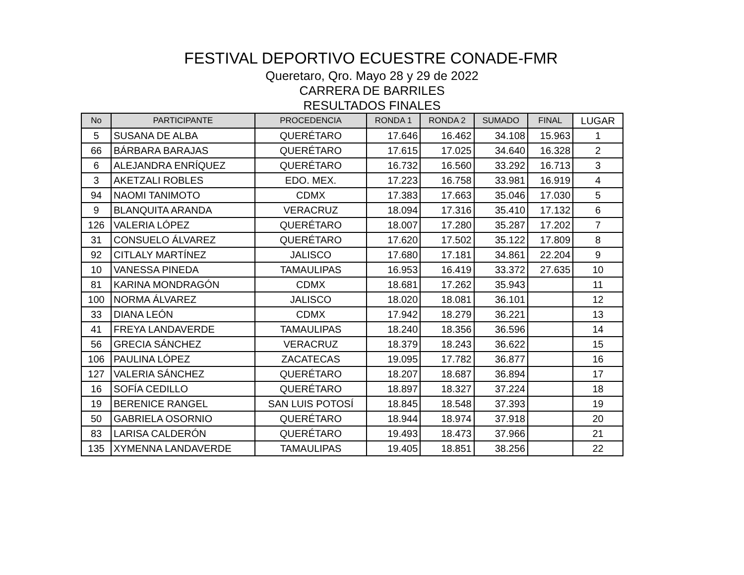FESTIVAL DEPORTIVO ECUESTRE CONADE-FMR
Queretaro, Qro. Mayo 28 y 29 de 2022
CARRERA DE BARRILES
RESULTADOS FINALES
| No | PARTICIPANTE | PROCEDENCIA | RONDA 1 | RONDA 2 | SUMADO | FINAL | LUGAR |
| --- | --- | --- | --- | --- | --- | --- | --- |
| 5 | SUSANA DE ALBA | QUERÉTARO | 17.646 | 16.462 | 34.108 | 15.963 | 1 |
| 66 | BÁRBARA BARAJAS | QUERÉTARO | 17.615 | 17.025 | 34.640 | 16.328 | 2 |
| 6 | ALEJANDRA ENRÍQUEZ | QUERÉTARO | 16.732 | 16.560 | 33.292 | 16.713 | 3 |
| 3 | AKETZALI ROBLES | EDO. MEX. | 17.223 | 16.758 | 33.981 | 16.919 | 4 |
| 94 | NAOMI TANIMOTO | CDMX | 17.383 | 17.663 | 35.046 | 17.030 | 5 |
| 9 | BLANQUITA ARANDA | VERACRUZ | 18.094 | 17.316 | 35.410 | 17.132 | 6 |
| 126 | VALERIA LÓPEZ | QUERÉTARO | 18.007 | 17.280 | 35.287 | 17.202 | 7 |
| 31 | CONSUELO ÁLVAREZ | QUERÉTARO | 17.620 | 17.502 | 35.122 | 17.809 | 8 |
| 92 | CITLALY MARTÍNEZ | JALISCO | 17.680 | 17.181 | 34.861 | 22.204 | 9 |
| 10 | VANESSA PINEDA | TAMAULIPAS | 16.953 | 16.419 | 33.372 | 27.635 | 10 |
| 81 | KARINA MONDRAGÓN | CDMX | 18.681 | 17.262 | 35.943 | | 11 |
| 100 | NORMA ÁLVAREZ | JALISCO | 18.020 | 18.081 | 36.101 | | 12 |
| 33 | DIANA LEÓN | CDMX | 17.942 | 18.279 | 36.221 | | 13 |
| 41 | FREYA LANDAVERDE | TAMAULIPAS | 18.240 | 18.356 | 36.596 | | 14 |
| 56 | GRECIA SÁNCHEZ | VERACRUZ | 18.379 | 18.243 | 36.622 | | 15 |
| 106 | PAULINA LÓPEZ | ZACATECAS | 19.095 | 17.782 | 36.877 | | 16 |
| 127 | VALERIA SÁNCHEZ | QUERÉTARO | 18.207 | 18.687 | 36.894 | | 17 |
| 16 | SOFÍA CEDILLO | QUERÉTARO | 18.897 | 18.327 | 37.224 | | 18 |
| 19 | BERENICE RANGEL | SAN LUIS POTOSÍ | 18.845 | 18.548 | 37.393 | | 19 |
| 50 | GABRIELA OSORNIO | QUERÉTARO | 18.944 | 18.974 | 37.918 | | 20 |
| 83 | LARISA CALDERÓN | QUERÉTARO | 19.493 | 18.473 | 37.966 | | 21 |
| 135 | XYMENNA LANDAVERDE | TAMAULIPAS | 19.405 | 18.851 | 38.256 | | 22 |